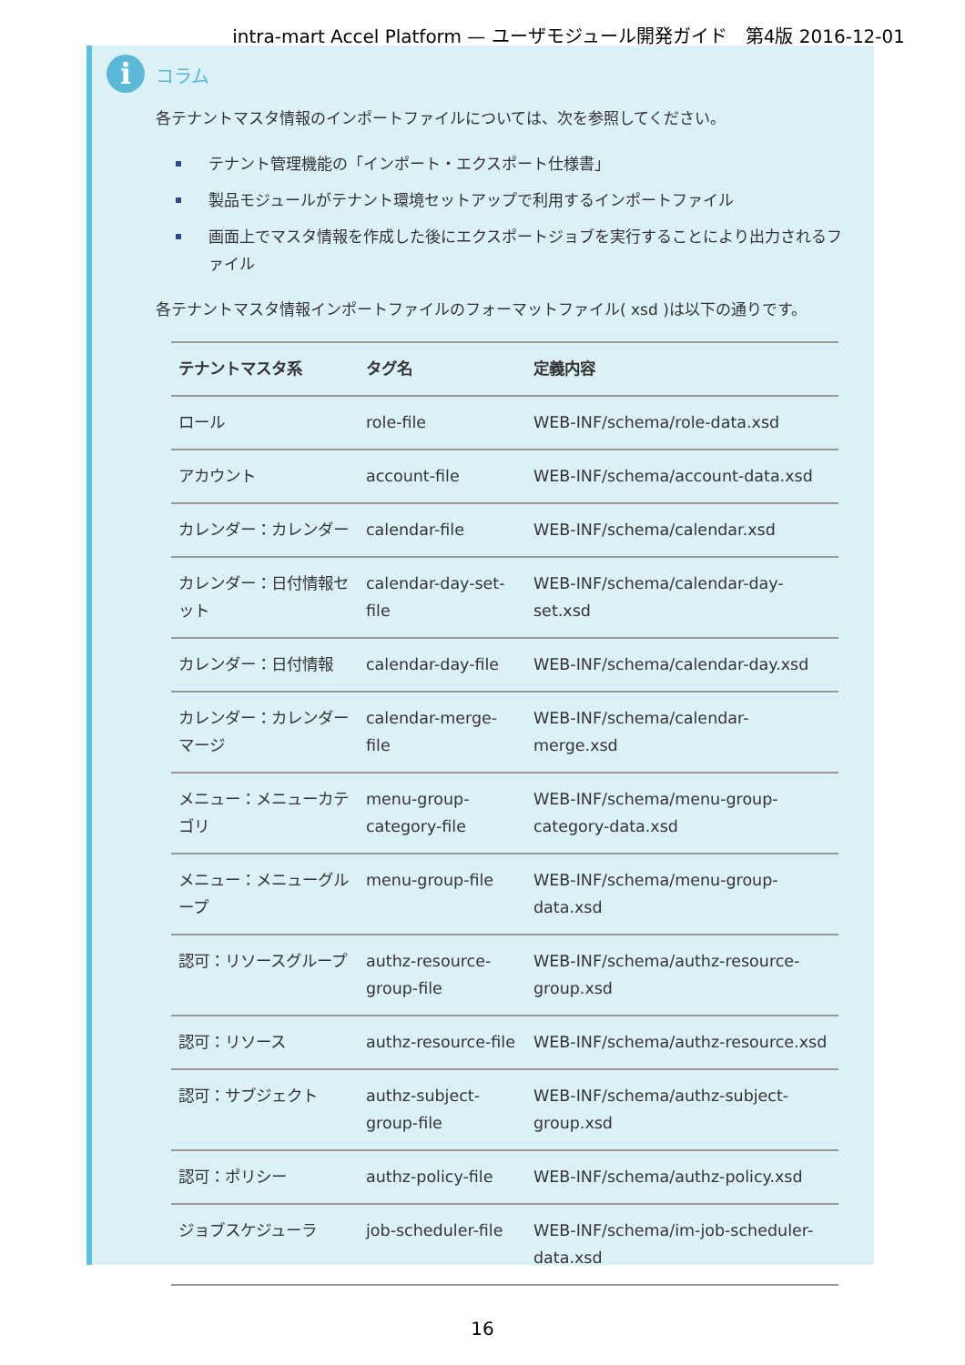intra-mart Accel Platform — ユーザモジュール開発ガイド　第4版 2016-12-01
i
コラム
各テナントマスタ情報のインポートファイルについては、次を参照してください。
テナント管理機能の「インポート・エクスポート仕様書」
製品モジュールがテナント環境セットアップで利用するインポートファイル
画面上でマスタ情報を作成した後にエクスポートジョブを実行することにより出力されるファイル
各テナントマスタ情報インポートファイルのフォーマットファイル( xsd )は以下の通りです。
| テナントマスタ系 | タグ名 | 定義内容 |
| --- | --- | --- |
| ロール | role-file | WEB-INF/schema/role-data.xsd |
| アカウント | account-file | WEB-INF/schema/account-data.xsd |
| カレンダー：カレンダー | calendar-file | WEB-INF/schema/calendar.xsd |
| カレンダー：日付情報セット | calendar-day-set-file | WEB-INF/schema/calendar-day-set.xsd |
| カレンダー：日付情報 | calendar-day-file | WEB-INF/schema/calendar-day.xsd |
| カレンダー：カレンダーマージ | calendar-merge-file | WEB-INF/schema/calendar-merge.xsd |
| メニュー：メニューカテゴリ | menu-group-category-file | WEB-INF/schema/menu-group-category-data.xsd |
| メニュー：メニューグループ | menu-group-file | WEB-INF/schema/menu-group-data.xsd |
| 認可：リソースグループ | authz-resource-group-file | WEB-INF/schema/authz-resource-group.xsd |
| 認可：リソース | authz-resource-file | WEB-INF/schema/authz-resource.xsd |
| 認可：サブジェクト | authz-subject-group-file | WEB-INF/schema/authz-subject-group.xsd |
| 認可：ポリシー | authz-policy-file | WEB-INF/schema/authz-policy.xsd |
| ジョブスケジューラ | job-scheduler-file | WEB-INF/schema/im-job-scheduler-data.xsd |
16